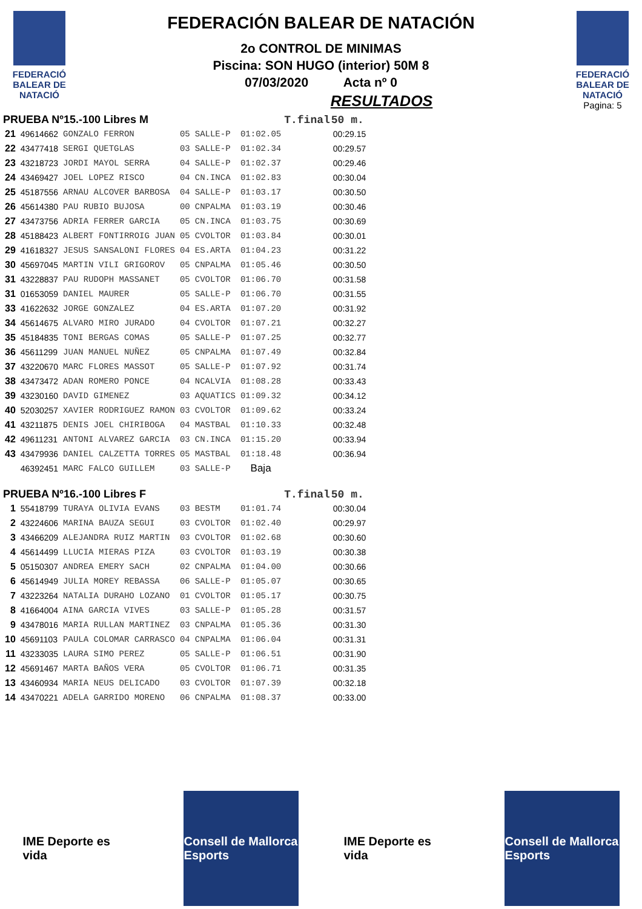FEDERACIÓ BALEAR DE NATACIÓ
FEDERACIÓN BALEAR DE NATACIÓN
2o CONTROL DE MINIMAS
Piscina: SON HUGO (interior) 50M 8
07/03/2020 Acta nº 0
RESULTADOS
FEDERACIÓ BALEAR DE NATACIÓ
Pagina: 5
| PRUEBA Nº15.-100 Libres M | | | | | | T.final | 50 m. |
| --- | --- | --- | --- | --- | --- | --- | --- |
| 21 | 49614662 | GONZALO FERRON | 05 | SALLE-P | 01:02.05 | | 00:29.15 |
| 22 | 43477418 | SERGI QUETGLAS | 03 | SALLE-P | 01:02.34 | | 00:29.57 |
| 23 | 43218723 | JORDI MAYOL SERRA | 04 | SALLE-P | 01:02.37 | | 00:29.46 |
| 24 | 43469427 | JOEL LOPEZ RISCO | 04 | CN.INCA | 01:02.83 | | 00:30.04 |
| 25 | 45187556 | ARNAU ALCOVER BARBOSA | 04 | SALLE-P | 01:03.17 | | 00:30.50 |
| 26 | 45614380 | PAU RUBIO BUJOSA | 00 | CNPALMA | 01:03.19 | | 00:30.46 |
| 27 | 43473756 | ADRIA FERRER GARCIA | 05 | CN.INCA | 01:03.75 | | 00:30.69 |
| 28 | 45188423 | ALBERT FONTIRROIG JUAN | 05 | CVOLTOR | 01:03.84 | | 00:30.01 |
| 29 | 41618327 | JESUS SANSALONI FLORES | 04 | ES.ARTA | 01:04.23 | | 00:31.22 |
| 30 | 45697045 | MARTIN VILI GRIGOROV | 05 | CNPALMA | 01:05.46 | | 00:30.50 |
| 31 | 43228837 | PAU RUDOPH MASSANET | 05 | CVOLTOR | 01:06.70 | | 00:31.58 |
| 31 | 01653059 | DANIEL MAURER | 05 | SALLE-P | 01:06.70 | | 00:31.55 |
| 33 | 41622632 | JORGE GONZALEZ | 04 | ES.ARTA | 01:07.20 | | 00:31.92 |
| 34 | 45614675 | ALVARO MIRO JURADO | 04 | CVOLTOR | 01:07.21 | | 00:32.27 |
| 35 | 45184835 | TONI BERGAS COMAS | 05 | SALLE-P | 01:07.25 | | 00:32.77 |
| 36 | 45611299 | JUAN MANUEL NUÑEZ | 05 | CNPALMA | 01:07.49 | | 00:32.84 |
| 37 | 43220670 | MARC FLORES MASSOT | 05 | SALLE-P | 01:07.92 | | 00:31.74 |
| 38 | 43473472 | ADAN ROMERO PONCE | 04 | NCALVIA | 01:08.28 | | 00:33.43 |
| 39 | 43230160 | DAVID GIMENEZ | 03 | AQUATICS | 01:09.32 | | 00:34.12 |
| 40 | 52030257 | XAVIER RODRIGUEZ RAMON | 03 | CVOLTOR | 01:09.62 | | 00:33.24 |
| 41 | 43211875 | DENIS JOEL CHIRIBOGA | 04 | MASTBAL | 01:10.33 | | 00:32.48 |
| 42 | 49611231 | ANTONI ALVAREZ GARCIA | 03 | CN.INCA | 01:15.20 | | 00:33.94 |
| 43 | 43479936 | DANIEL CALZETTA TORRES | 05 | MASTBAL | 01:18.48 | | 00:36.94 |
| | 46392451 | MARC FALCO GUILLEM | 03 | SALLE-P | Baja | | |
| PRUEBA Nº16.-100 Libres F | | | | | | T.final | 50 m. |
| 1 | 55418799 | TURAYA OLIVIA EVANS | 03 | BESTM | 01:01.74 | | 00:30.04 |
| 2 | 43224606 | MARINA BAUZA SEGUI | 03 | CVOLTOR | 01:02.40 | | 00:29.97 |
| 3 | 43466209 | ALEJANDRA RUIZ MARTIN | 03 | CVOLTOR | 01:02.68 | | 00:30.60 |
| 4 | 45614499 | LLUCIA MIERAS PIZA | 03 | CVOLTOR | 01:03.19 | | 00:30.38 |
| 5 | 05150307 | ANDREA EMERY SACH | 02 | CNPALMA | 01:04.00 | | 00:30.66 |
| 6 | 45614949 | JULIA MOREY REBASSA | 06 | SALLE-P | 01:05.07 | | 00:30.65 |
| 7 | 43223264 | NATALIA DURAHO LOZANO | 01 | CVOLTOR | 01:05.17 | | 00:30.75 |
| 8 | 41664004 | AINA GARCIA VIVES | 03 | SALLE-P | 01:05.28 | | 00:31.57 |
| 9 | 43478016 | MARIA RULLAN MARTINEZ | 03 | CNPALMA | 01:05.36 | | 00:31.30 |
| 10 | 45691103 | PAULA COLOMAR CARRASCO | 04 | CNPALMA | 01:06.04 | | 00:31.31 |
| 11 | 43233035 | LAURA SIMO PEREZ | 05 | SALLE-P | 01:06.51 | | 00:31.90 |
| 12 | 45691467 | MARTA BAÑOS VERA | 05 | CVOLTOR | 01:06.71 | | 00:31.35 |
| 13 | 43460934 | MARIA NEUS DELICADO | 03 | CVOLTOR | 01:07.39 | | 00:32.18 |
| 14 | 43470221 | ADELA GARRIDO MORENO | 06 | CNPALMA | 01:08.37 | | 00:33.00 |
IME Deporte es vida
Consell de Mallorca
Esports
IME Deporte es vida
Consell de Mallorca
Esports